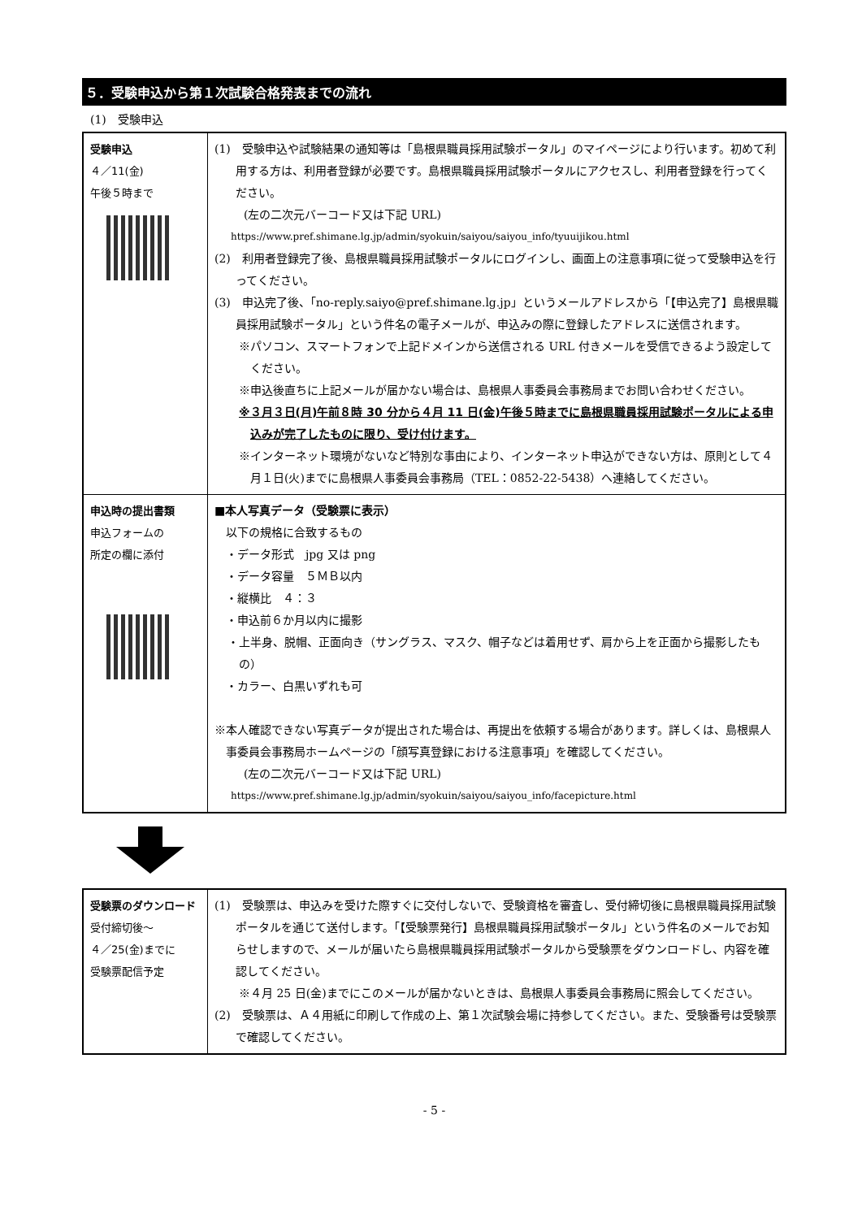５．受験申込から第１次試験合格発表までの流れ
(1)　受験申込
| 受験申込 ４／11(金) 午後５時まで | (1) 受験申込や試験結果の通知等は「島根県職員採用試験ポータル」のマイページにより行います。初めて利用する方は、利用者登録が必要です。島根県職員採用試験ポータルにアクセスし、利用者登録を行ってください。 (左の二次元バーコード又は下記 URL) https://www.pref.shimane.lg.jp/admin/syokuin/saiyou/saiyou_info/tyuuijikou.html (2) 利用者登録完了後、島根県職員採用試験ポータルにログインし、画面上の注意事項に従って受験申込を行ってください。 (3) 申込完了後、「no-reply.saiyo@pref.shimane.lg.jp」というメールアドレスから「【申込完了】島根県職員採用試験ポータル」という件名の電子メールが、申込みの際に登録したアドレスに送信されます。 ※パソコン、スマートフォンで上記ドメインから送信される URL 付きメールを受信できるよう設定してください。 ※申込後直ちに上記メールが届かない場合は、島根県人事委員会事務局までお問い合わせください。 ※３月３日(月)午前８時 30 分から４月 11 日(金)午後５時までに島根県職員採用試験ポータルによる申込みが完了したものに限り、受け付けます。 ※インターネット環境がないなど特別な事由により、インターネット申込ができない方は、原則として４月１日(火)までに島根県人事委員会事務局（TEL：0852-22-5438）へ連絡してください。 |
| 申込時の提出書類 申込フォームの 所定の欄に添付 | ■本人写真データ（受験票に表示） 以下の規格に合致するもの ・データ形式 jpg 又は png ・データ容量 ５ＭＢ以内 ・縦横比 ４：３ ・申込前６か月以内に撮影 ・上半身、脱帽、正面向き（サングラス、マスク、帽子などは着用せず、肩から上を正面から撮影したもの） ・カラー、白黒いずれも可 ※本人確認できない写真データが提出された場合は、再提出を依頼する場合があります。詳しくは、島根県人事委員会事務局ホームページの「顔写真登録における注意事項」を確認してください。 (左の二次元バーコード又は下記 URL) https://www.pref.shimane.lg.jp/admin/syokuin/saiyou/saiyou_info/facepicture.html |
| 受験票のダウンロード 受付締切後～ ４／25(金)までに 受験票配信予定 | (1) 受験票は、申込みを受けた際すぐに交付しないで、受験資格を審査し、受付締切後に島根県職員採用試験ポータルを通じて送付します。「【受験票発行】島根県職員採用試験ポータル」という件名のメールでお知らせしますので、メールが届いたら島根県職員採用試験ポータルから受験票をダウンロードし、内容を確認してください。 ※４月 25 日(金)までにこのメールが届かないときは、島根県人事委員会事務局に照会してください。 (2) 受験票は、Ａ４用紙に印刷して作成の上、第１次試験会場に持参してください。また、受験番号は受験票で確認してください。 |
- 5 -